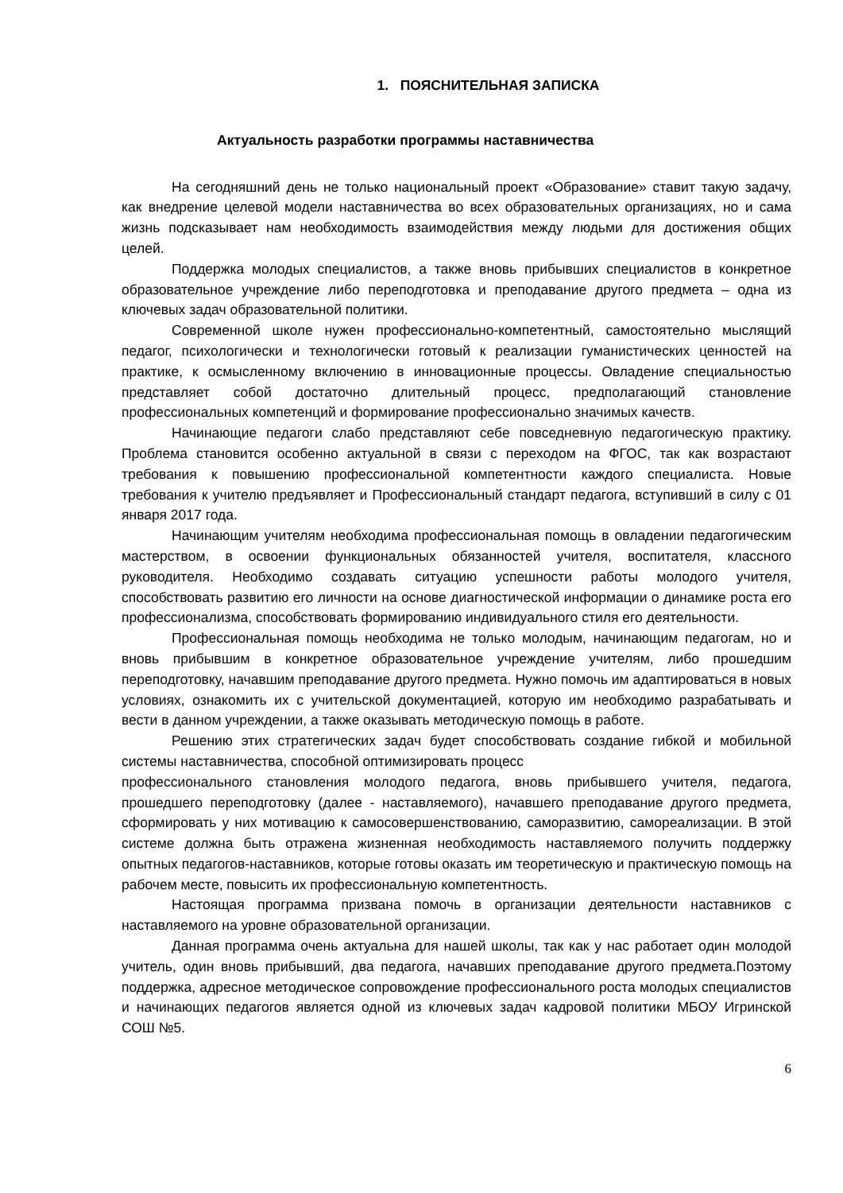1. ПОЯСНИТЕЛЬНАЯ ЗАПИСКА
Актуальность разработки программы наставничества
На сегодняшний день не только национальный проект «Образование» ставит такую задачу, как внедрение целевой модели наставничества во всех образовательных организациях, но и сама жизнь подсказывает нам необходимость взаимодействия между людьми для достижения общих целей.
Поддержка молодых специалистов, а также вновь прибывших специалистов в конкретное образовательное учреждение либо переподготовка и преподавание другого предмета – одна из ключевых задач образовательной политики.
Современной школе нужен профессионально-компетентный, самостоятельно мыслящий педагог, психологически и технологически готовый к реализации гуманистических ценностей на практике, к осмысленному включению в инновационные процессы. Овладение специальностью представляет собой достаточно длительный процесс, предполагающий становление профессиональных компетенций и формирование профессионально значимых качеств.
Начинающие педагоги слабо представляют себе повседневную педагогическую практику. Проблема становится особенно актуальной в связи с переходом на ФГОС, так как возрастают требования к повышению профессиональной компетентности каждого специалиста. Новые требования к учителю предъявляет и Профессиональный стандарт педагога, вступивший в силу с 01 января 2017 года.
Начинающим учителям необходима профессиональная помощь в овладении педагогическим мастерством, в освоении функциональных обязанностей учителя, воспитателя, классного руководителя. Необходимо создавать ситуацию успешности работы молодого учителя, способствовать развитию его личности на основе диагностической информации о динамике роста его профессионализма, способствовать формированию индивидуального стиля его деятельности.
Профессиональная помощь необходима не только молодым, начинающим педагогам, но и вновь прибывшим в конкретное образовательное учреждение учителям, либо прошедшим переподготовку, начавшим преподавание другого предмета. Нужно помочь им адаптироваться в новых условиях, ознакомить их с учительской документацией, которую им необходимо разрабатывать и вести в данном учреждении, а также оказывать методическую помощь в работе.
Решению этих стратегических задач будет способствовать создание гибкой и мобильной системы наставничества, способной оптимизировать процесс
профессионального становления молодого педагога, вновь прибывшего учителя, педагога, прошедшего переподготовку (далее - наставляемого), начавшего преподавание другого предмета, сформировать у них мотивацию к самосовершенствованию, саморазвитию, самореализации. В этой системе должна быть отражена жизненная необходимость наставляемого получить поддержку опытных педагогов-наставников, которые готовы оказать им теоретическую и практическую помощь на рабочем месте, повысить их профессиональную компетентность.
Настоящая программа призвана помочь в организации деятельности наставников с наставляемого на уровне образовательной организации.
Данная программа очень актуальна для нашей школы, так как у нас работает один молодой учитель, один вновь прибывший, два педагога, начавших преподавание другого предмета.Поэтому поддержка, адресное методическое сопровождение профессионального роста молодых специалистов и начинающих педагогов является одной из ключевых задач кадровой политики МБОУ Игринской СОШ №5.
6